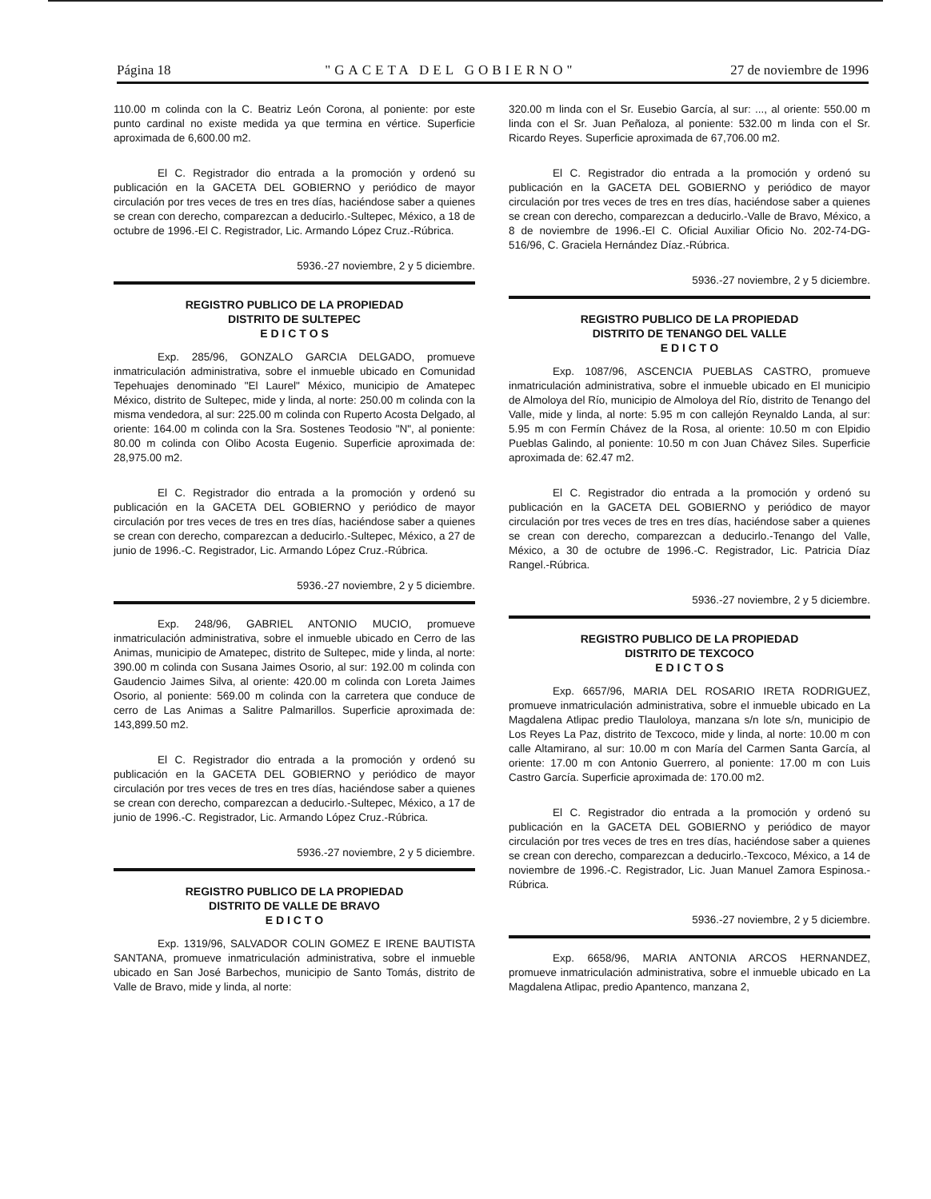Página 18 "GACETA DEL GOBIERNO" 27 de noviembre de 1996
110.00 m colinda con la C. Beatriz León Corona, al poniente: por este punto cardinal no existe medida ya que termina en vértice. Superficie aproximada de 6,600.00 m2.
El C. Registrador dio entrada a la promoción y ordenó su publicación en la GACETA DEL GOBIERNO y periódico de mayor circulación por tres veces de tres en tres días, haciéndose saber a quienes se crean con derecho, comparezcan a deducirlo.-Sultepec, México, a 18 de octubre de 1996.-El C. Registrador, Lic. Armando López Cruz.-Rúbrica.
5936.-27 noviembre, 2 y 5 diciembre.
REGISTRO PUBLICO DE LA PROPIEDAD
DISTRITO DE SULTEPEC
E D I C T O S
Exp. 285/96, GONZALO GARCIA DELGADO, promueve inmatriculación administrativa, sobre el inmueble ubicado en Comunidad Tepehuajes denominado "El Laurel" México, municipio de Amatepec México, distrito de Sultepec, mide y linda, al norte: 250.00 m colinda con la misma vendedora, al sur: 225.00 m colinda con Ruperto Acosta Delgado, al oriente: 164.00 m colinda con la Sra. Sostenes Teodosio "N", al poniente: 80.00 m colinda con Olibo Acosta Eugenio. Superficie aproximada de: 28,975.00 m2.
El C. Registrador dio entrada a la promoción y ordenó su publicación en la GACETA DEL GOBIERNO y periódico de mayor circulación por tres veces de tres en tres días, haciéndose saber a quienes se crean con derecho, comparezcan a deducirlo.-Sultepec, México, a 27 de junio de 1996.-C. Registrador, Lic. Armando López Cruz.-Rúbrica.
5936.-27 noviembre, 2 y 5 diciembre.
Exp. 248/96, GABRIEL ANTONIO MUCIO, promueve inmatriculación administrativa, sobre el inmueble ubicado en Cerro de las Animas, municipio de Amatepec, distrito de Sultepec, mide y linda, al norte: 390.00 m colinda con Susana Jaimes Osorio, al sur: 192.00 m colinda con Gaudencio Jaimes Silva, al oriente: 420.00 m colinda con Loreta Jaimes Osorio, al poniente: 569.00 m colinda con la carretera que conduce de cerro de Las Animas a Salitre Palmarillos. Superficie aproximada de: 143,899.50 m2.
El C. Registrador dio entrada a la promoción y ordenó su publicación en la GACETA DEL GOBIERNO y periódico de mayor circulación por tres veces de tres en tres días, haciéndose saber a quienes se crean con derecho, comparezcan a deducirlo.-Sultepec, México, a 17 de junio de 1996.-C. Registrador, Lic. Armando López Cruz.-Rúbrica.
5936.-27 noviembre, 2 y 5 diciembre.
REGISTRO PUBLICO DE LA PROPIEDAD
DISTRITO DE VALLE DE BRAVO
E D I C T O
Exp. 1319/96, SALVADOR COLIN GOMEZ E IRENE BAUTISTA SANTANA, promueve inmatriculación administrativa, sobre el inmueble ubicado en San José Barbechos, municipio de Santo Tomás, distrito de Valle de Bravo, mide y linda, al norte:
320.00 m linda con el Sr. Eusebio García, al sur: ..., al oriente: 550.00 m linda con el Sr. Juan Peñaloza, al poniente: 532.00 m linda con el Sr. Ricardo Reyes. Superficie aproximada de 67,706.00 m2.
El C. Registrador dio entrada a la promoción y ordenó su publicación en la GACETA DEL GOBIERNO y periódico de mayor circulación por tres veces de tres en tres días, haciéndose saber a quienes se crean con derecho, comparezcan a deducirlo.-Valle de Bravo, México, a 8 de noviembre de 1996.-El C. Oficial Auxiliar Oficio No. 202-74-DG-516/96, C. Graciela Hernández Díaz.-Rúbrica.
5936.-27 noviembre, 2 y 5 diciembre.
REGISTRO PUBLICO DE LA PROPIEDAD
DISTRITO DE TENANGO DEL VALLE
E D I C T O
Exp. 1087/96, ASCENCIA PUEBLAS CASTRO, promueve inmatriculación administrativa, sobre el inmueble ubicado en El municipio de Almoloya del Río, municipio de Almoloya del Río, distrito de Tenango del Valle, mide y linda, al norte: 5.95 m con callejón Reynaldo Landa, al sur: 5.95 m con Fermín Chávez de la Rosa, al oriente: 10.50 m con Elpidio Pueblas Galindo, al poniente: 10.50 m con Juan Chávez Siles. Superficie aproximada de: 62.47 m2.
El C. Registrador dio entrada a la promoción y ordenó su publicación en la GACETA DEL GOBIERNO y periódico de mayor circulación por tres veces de tres en tres días, haciéndose saber a quienes se crean con derecho, comparezcan a deducirlo.-Tenango del Valle, México, a 30 de octubre de 1996.-C. Registrador, Lic. Patricia Díaz Rangel.-Rúbrica.
5936.-27 noviembre, 2 y 5 diciembre.
REGISTRO PUBLICO DE LA PROPIEDAD
DISTRITO DE TEXCOCO
E D I C T O S
Exp. 6657/96, MARIA DEL ROSARIO IRETA RODRIGUEZ, promueve inmatriculación administrativa, sobre el inmueble ubicado en La Magdalena Atlipac predio Tlauloloya, manzana s/n lote s/n, municipio de Los Reyes La Paz, distrito de Texcoco, mide y linda, al norte: 10.00 m con calle Altamirano, al sur: 10.00 m con María del Carmen Santa García, al oriente: 17.00 m con Antonio Guerrero, al poniente: 17.00 m con Luis Castro García. Superficie aproximada de: 170.00 m2.
El C. Registrador dio entrada a la promoción y ordenó su publicación en la GACETA DEL GOBIERNO y periódico de mayor circulación por tres veces de tres en tres días, haciéndose saber a quienes se crean con derecho, comparezcan a deducirlo.-Texcoco, México, a 14 de noviembre de 1996.-C. Registrador, Lic. Juan Manuel Zamora Espinosa.-Rúbrica.
5936.-27 noviembre, 2 y 5 diciembre.
Exp. 6658/96, MARIA ANTONIA ARCOS HERNANDEZ, promueve inmatriculación administrativa, sobre el inmueble ubicado en La Magdalena Atlipac, predio Apantenco, manzana 2,